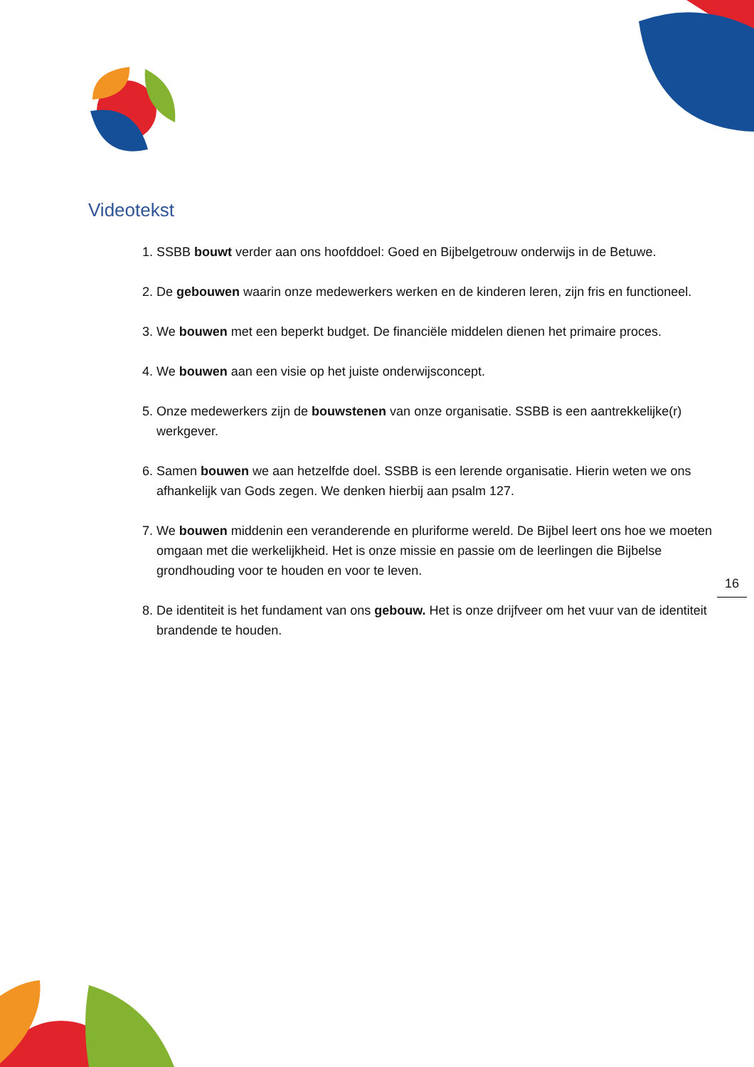Videotekst
1. SSBB bouwt verder aan ons hoofddoel: Goed en Bijbelgetrouw onderwijs in de Betuwe.
2. De gebouwen waarin onze medewerkers werken en de kinderen leren, zijn fris en functioneel.
3. We bouwen met een beperkt budget. De financiële middelen dienen het primaire proces.
4. We bouwen aan een visie op het juiste onderwijsconcept.
5. Onze medewerkers zijn de bouwstenen van onze organisatie. SSBB is een aantrekkelijke(r) werkgever.
6. Samen bouwen we aan hetzelfde doel. SSBB is een lerende organisatie. Hierin weten we ons afhankelijk van Gods zegen. We denken hierbij aan psalm 127.
7. We bouwen middenin een veranderende en pluriforme wereld. De Bijbel leert ons hoe we moeten omgaan met die werkelijkheid. Het is onze missie en passie om de leerlingen die Bijbelse grondhouding voor te houden en voor te leven.
8. De identiteit is het fundament van ons gebouw. Het is onze drijfveer om het vuur van de identiteit brandende te houden.
16